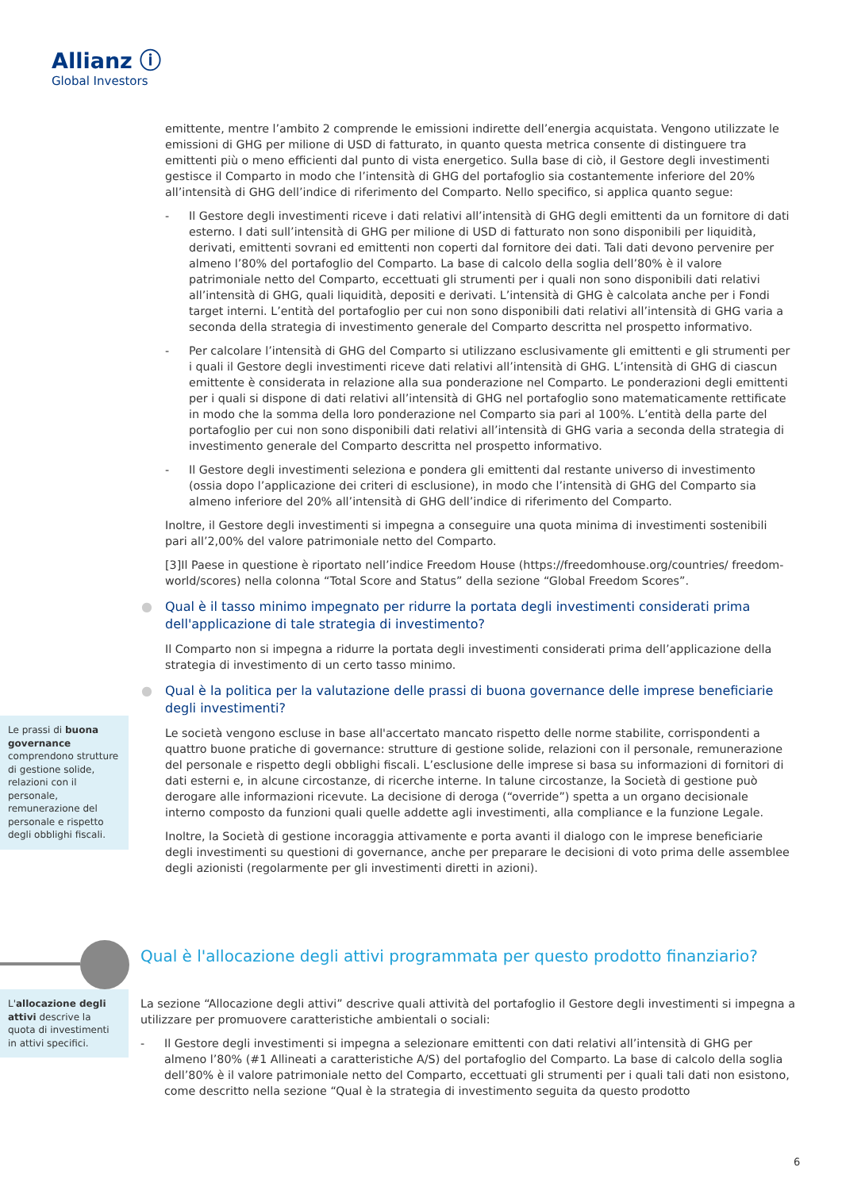Allianz ⓘ
Global Investors
emittente, mentre l’ambito 2 comprende le emissioni indirette dell’energia acquistata. Vengono utilizzate le emissioni di GHG per milione di USD di fatturato, in quanto questa metrica consente di distinguere tra emittenti più o meno efficienti dal punto di vista energetico. Sulla base di ciò, il Gestore degli investimenti gestisce il Comparto in modo che l’intensità di GHG del portafoglio sia costantemente inferiore del 20% all’intensità di GHG dell’indice di riferimento del Comparto. Nello specifico, si applica quanto segue:
- Il Gestore degli investimenti riceve i dati relativi all’intensità di GHG degli emittenti da un fornitore di dati esterno. I dati sull’intensità di GHG per milione di USD di fatturato non sono disponibili per liquidità, derivati, emittenti sovrani ed emittenti non coperti dal fornitore dei dati. Tali dati devono pervenire per almeno l’80% del portafoglio del Comparto. La base di calcolo della soglia dell’80% è il valore patrimoniale netto del Comparto, eccettuati gli strumenti per i quali non sono disponibili dati relativi all’intensità di GHG, quali liquidità, depositi e derivati. L’intensità di GHG è calcolata anche per i Fondi target interni. L’entità del portafoglio per cui non sono disponibili dati relativi all’intensità di GHG varia a seconda della strategia di investimento generale del Comparto descritta nel prospetto informativo.
- Per calcolare l’intensità di GHG del Comparto si utilizzano esclusivamente gli emittenti e gli strumenti per i quali il Gestore degli investimenti riceve dati relativi all’intensità di GHG. L’intensità di GHG di ciascun emittente è considerata in relazione alla sua ponderazione nel Comparto. Le ponderazioni degli emittenti per i quali si dispone di dati relativi all’intensità di GHG nel portafoglio sono matematicamente rettificate in modo che la somma della loro ponderazione nel Comparto sia pari al 100%. L’entità della parte del portafoglio per cui non sono disponibili dati relativi all’intensità di GHG varia a seconda della strategia di investimento generale del Comparto descritta nel prospetto informativo.
- Il Gestore degli investimenti seleziona e pondera gli emittenti dal restante universo di investimento (ossia dopo l’applicazione dei criteri di esclusione), in modo che l’intensità di GHG del Comparto sia almeno inferiore del 20% all’intensità di GHG dell’indice di riferimento del Comparto.
Inoltre, il Gestore degli investimenti si impegna a conseguire una quota minima di investimenti sostenibili pari all’2,00% del valore patrimoniale netto del Comparto.
[3]Il Paese in questione è riportato nell’indice Freedom House (https://freedomhouse.org/countries/ freedom-world/scores) nella colonna “Total Score and Status” della sezione “Global Freedom Scores”.
● Qual è il tasso minimo impegnato per ridurre la portata degli investimenti considerati prima dell'applicazione di tale strategia di investimento?
Il Comparto non si impegna a ridurre la portata degli investimenti considerati prima dell’applicazione della strategia di investimento di un certo tasso minimo.
● Qual è la politica per la valutazione delle prassi di buona governance delle imprese beneficiarie degli investimenti?
Le società vengono escluse in base all'accertato mancato rispetto delle norme stabilite, corrispondenti a quattro buone pratiche di governance: strutture di gestione solide, relazioni con il personale, remunerazione del personale e rispetto degli obblighi fiscali. L’esclusione delle imprese si basa su informazioni di fornitori di dati esterni e, in alcune circostanze, di ricerche interne. In talune circostanze, la Società di gestione può derogare alle informazioni ricevute. La decisione di deroga (“override”) spetta a un organo decisionale interno composto da funzioni quali quelle addette agli investimenti, alla compliance e la funzione Legale.
Inoltre, la Società di gestione incoraggia attivamente e porta avanti il dialogo con le imprese beneficiarie degli investimenti su questioni di governance, anche per preparare le decisioni di voto prima delle assemblee degli azionisti (regolarmente per gli investimenti diretti in azioni).
Le prassi di buona governance comprendono strutture di gestione solide, relazioni con il personale, remunerazione del personale e rispetto degli obblighi fiscali.
Qual è l'allocazione degli attivi programmata per questo prodotto finanziario?
L'allocazione degli attivi descrive la quota di investimenti in attivi specifici.
La sezione “Allocazione degli attivi” descrive quali attività del portafoglio il Gestore degli investimenti si impegna a utilizzare per promuovere caratteristiche ambientali o sociali:
- Il Gestore degli investimenti si impegna a selezionare emittenti con dati relativi all’intensità di GHG per almeno l’80% (#1 Allineati a caratteristiche A/S) del portafoglio del Comparto. La base di calcolo della soglia dell’80% è il valore patrimoniale netto del Comparto, eccettuati gli strumenti per i quali tali dati non esistono, come descritto nella sezione “Qual è la strategia di investimento seguita da questo prodotto
6